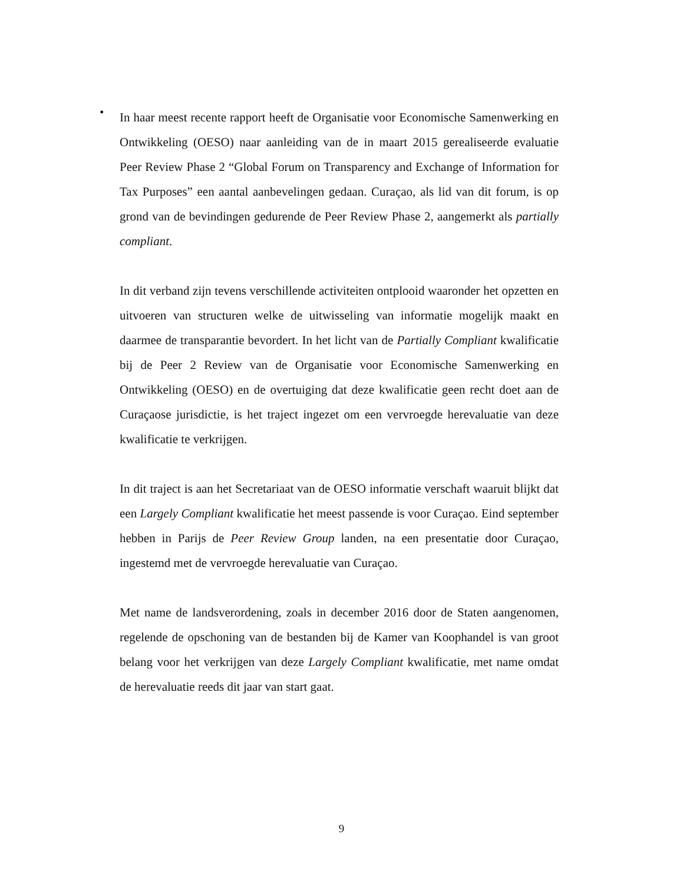•
In haar meest recente rapport heeft de Organisatie voor Economische Samenwerking en Ontwikkeling (OESO) naar aanleiding van de in maart 2015 gerealiseerde evaluatie Peer Review Phase 2 “Global Forum on Transparency and Exchange of Information for Tax Purposes” een aantal aanbevelingen gedaan. Curaçao, als lid van dit forum, is op grond van de bevindingen gedurende de Peer Review Phase 2, aangemerkt als partially compliant.
In dit verband zijn tevens verschillende activiteiten ontplooid waaronder het opzetten en uitvoeren van structuren welke de uitwisseling van informatie mogelijk maakt en daarmee de transparantie bevordert. In het licht van de Partially Compliant kwalificatie bij de Peer 2 Review van de Organisatie voor Economische Samenwerking en Ontwikkeling (OESO) en de overtuiging dat deze kwalificatie geen recht doet aan de Curaçaose jurisdictie, is het traject ingezet om een vervroegde herevaluatie van deze kwalificatie te verkrijgen.
In dit traject is aan het Secretariaat van de OESO informatie verschaft waaruit blijkt dat een Largely Compliant kwalificatie het meest passende is voor Curaçao. Eind september hebben in Parijs de Peer Review Group landen, na een presentatie door Curaçao, ingestemd met de vervroegde herevaluatie van Curaçao.
Met name de landsverordening, zoals in december 2016 door de Staten aangenomen, regelende de opschoning van de bestanden bij de Kamer van Koophandel is van groot belang voor het verkrijgen van deze Largely Compliant kwalificatie, met name omdat de herevaluatie reeds dit jaar van start gaat.
9